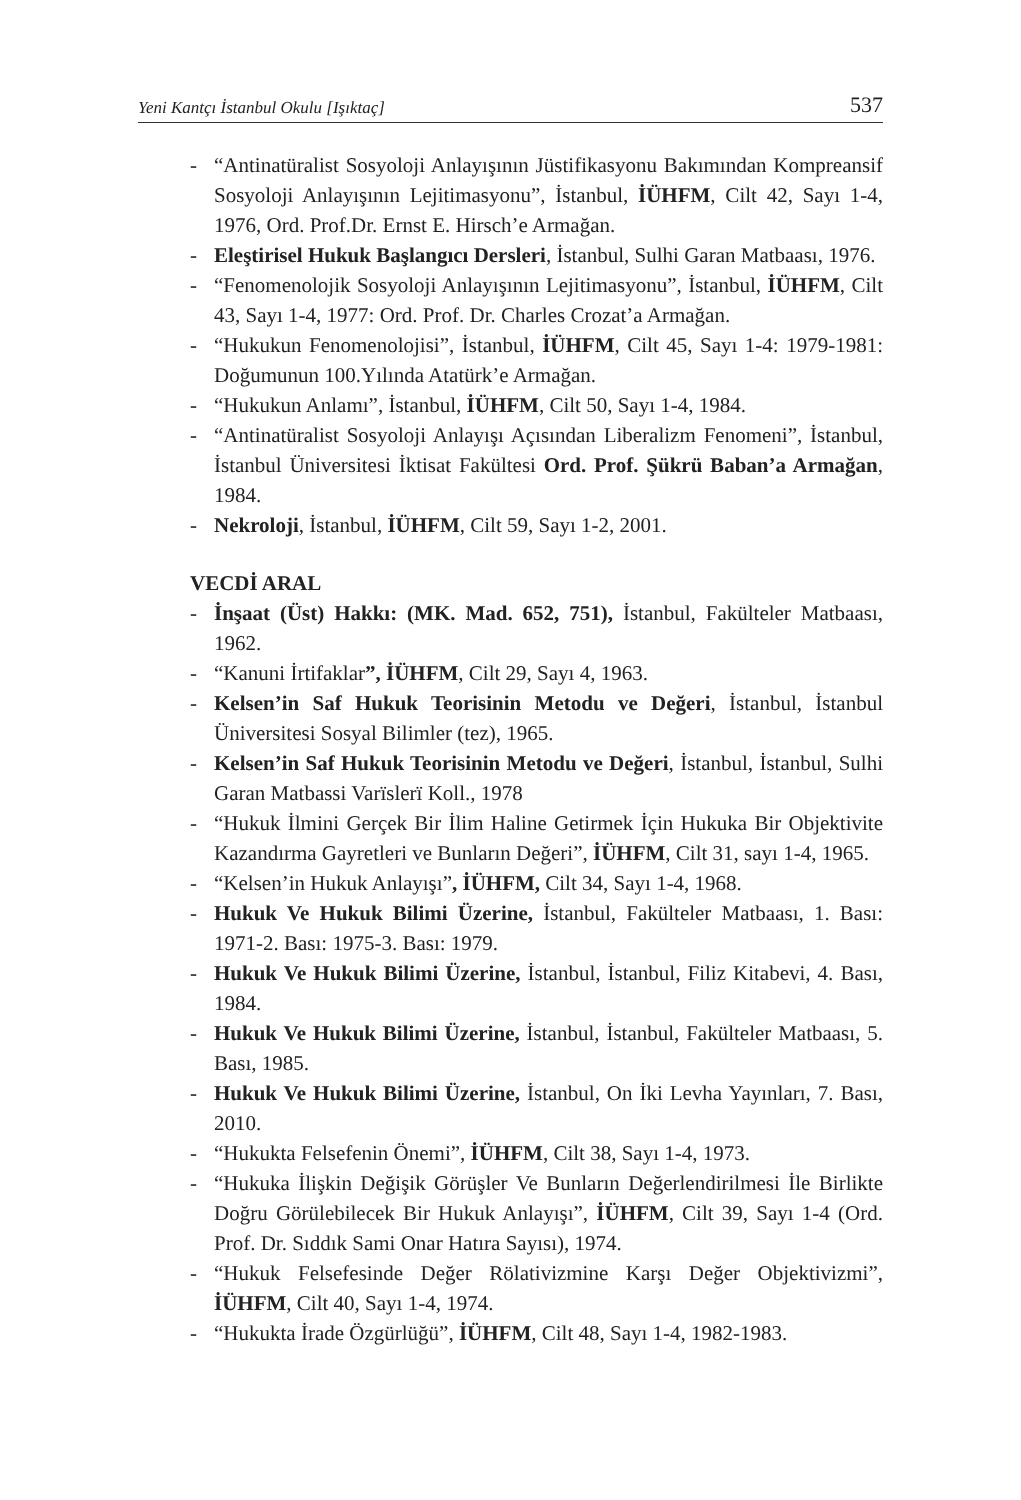Yeni Kantçı İstanbul Okulu [Işıktaç] 537
- “Antinatüralist Sosyoloji Anlayışının Jüstifikasyonu Bakımından Kompreansif Sosyoloji Anlayışının Lejitimasyonu”, İstanbul, İÜHFM, Cilt 42, Sayı 1-4, 1976, Ord. Prof.Dr. Ernst E. Hirsch’e Armağan.
- Eleştirisel Hukuk Başlangıcı Dersleri, İstanbul, Sulhi Garan Matbaası, 1976.
- “Fenomenolojik Sosyoloji Anlayışının Lejitimasyonu”, İstanbul, İÜHFM, Cilt 43, Sayı 1-4, 1977: Ord. Prof. Dr. Charles Crozat’a Armağan.
- “Hukukun Fenomenolojisi”, İstanbul, İÜHFM, Cilt 45, Sayı 1-4: 1979-1981: Doğumunun 100.Yılında Atatürk’e Armağan.
- “Hukukun Anlamı”, İstanbul, İÜHFM, Cilt 50, Sayı 1-4, 1984.
- “Antinatüralist Sosyoloji Anlayışı Açısından Liberalizm Fenomeni”, İstanbul, İstanbul Üniversitesi İktisat Fakültesi Ord. Prof. Şükrü Baban’a Armağan, 1984.
- Nekroloji, İstanbul, İÜHFM, Cilt 59, Sayı 1-2, 2001.
VECDİ ARAL
- İnşaat (Üst) Hakkı: (MK. Mad. 652, 751), İstanbul, Fakülteler Matbaası, 1962.
- “Kanuni İrtifaklar”, İÜHFM, Cilt 29, Sayı 4, 1963.
- Kelsen’in Saf Hukuk Teorisinin Metodu ve Değeri, İstanbul, İstanbul Üniversitesi Sosyal Bilimler (tez), 1965.
- Kelsen’in Saf Hukuk Teorisinin Metodu ve Değeri, İstanbul, İstanbul, Sulhi Garan Matbassi Varïslerï Koll., 1978
- “Hukuk İlmini Gerçek Bir İlim Haline Getirmek İçin Hukuka Bir Objektivite Kazandırma Gayretleri ve Bunların Değeri”, İÜHFM, Cilt 31, sayı 1-4, 1965.
- “Kelsen’in Hukuk Anlayışı”, İÜHFM, Cilt 34, Sayı 1-4, 1968.
- Hukuk Ve Hukuk Bilimi Üzerine, İstanbul, Fakülteler Matbaası, 1. Bası: 1971-2. Bası: 1975-3. Bası: 1979.
- Hukuk Ve Hukuk Bilimi Üzerine, İstanbul, İstanbul, Filiz Kitabevi, 4. Bası, 1984.
- Hukuk Ve Hukuk Bilimi Üzerine, İstanbul, İstanbul, Fakülteler Matbaası, 5. Bası, 1985.
- Hukuk Ve Hukuk Bilimi Üzerine, İstanbul, On İki Levha Yayınları, 7. Bası, 2010.
- “Hukukta Felsefenin Önemi”, İÜHFM, Cilt 38, Sayı 1-4, 1973.
- “Hukuka İlişkin Değişik Görüşler Ve Bunların Değerlendirilmesi İle Birlikte Doğru Görülebilecek Bir Hukuk Anlayışı”, İÜHFM, Cilt 39, Sayı 1-4 (Ord. Prof. Dr. Sıddık Sami Onar Hatıra Sayısı), 1974.
- “Hukuk Felsefesinde Değer Rölativizmine Karşı Değer Objektivizmi”, İÜHFM, Cilt 40, Sayı 1-4, 1974.
- “Hukukta İrade Özgürlüğü”, İÜHFM, Cilt 48, Sayı 1-4, 1982-1983.